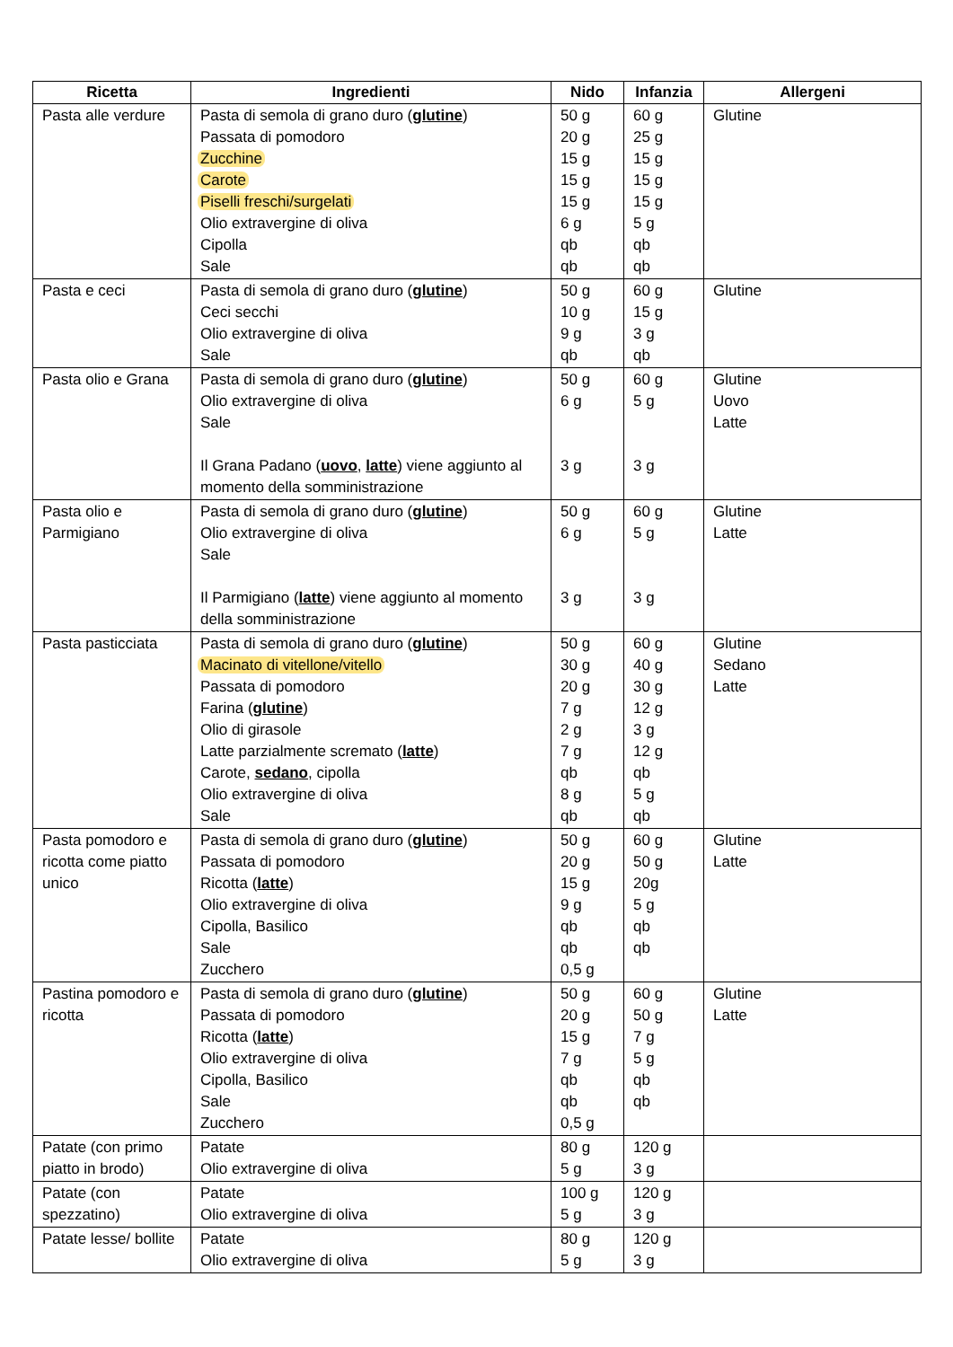| Ricetta | Ingredienti | Nido | Infanzia | Allergeni |
| --- | --- | --- | --- | --- |
| Pasta alle verdure | Pasta di semola di grano duro ( glutine ) Passata di pomodoro Zucchine Carote Piselli freschi/surgelati Olio extravergine di oliva Cipolla Sale | 50 g 20 g 15 g 15 g 15 g 6 g qb qb | 60 g 25 g 15 g 15 g 15 g 5 g qb qb | Glutine |
| Pasta e ceci | Pasta di semola di grano duro ( glutine ) Ceci secchi Olio extravergine di oliva Sale | 50 g 10 g 9 g qb | 60 g 15 g 3 g qb | Glutine |
| Pasta olio e Grana | Pasta di semola di grano duro ( glutine ) Olio extravergine di oliva Sale Il Grana Padano ( uovo , latte ) viene aggiunto al momento della somministrazione | 50 g 6 g 3 g | 60 g 5 g 3 g | Glutine Uovo Latte |
| Pasta olio e Parmigiano | Pasta di semola di grano duro ( glutine ) Olio extravergine di oliva Sale Il Parmigiano ( latte ) viene aggiunto al momento della somministrazione | 50 g 6 g 3 g | 60 g 5 g 3 g | Glutine Latte |
| Pasta pasticciata | Pasta di semola di grano duro ( glutine ) Macinato di vitellone/vitello Passata di pomodoro Farina ( glutine ) Olio di girasole Latte parzialmente scremato ( latte ) Carote, sedano , cipolla Olio extravergine di oliva Sale | 50 g 30 g 20 g 7 g 2 g 7 g qb 8 g qb | 60 g 40 g 30 g 12 g 3 g 12 g qb 5 g qb | Glutine Sedano Latte |
| Pasta pomodoro e ricotta come piatto unico | Pasta di semola di grano duro ( glutine ) Passata di pomodoro Ricotta ( latte ) Olio extravergine di oliva Cipolla, Basilico Sale Zucchero | 50 g 20 g 15 g 9 g qb qb 0,5 g | 60 g 50 g 20g 5 g qb qb | Glutine Latte |
| Pastina pomodoro e ricotta | Pasta di semola di grano duro ( glutine ) Passata di pomodoro Ricotta ( latte ) Olio extravergine di oliva Cipolla, Basilico Sale Zucchero | 50 g 20 g 15 g 7 g qb qb 0,5 g | 60 g 50 g 7 g 5 g qb qb | Glutine Latte |
| Patate (con primo piatto in brodo) | Patate Olio extravergine di oliva | 80 g 5 g | 120 g 3 g | |
| Patate (con spezzatino) | Patate Olio extravergine di oliva | 100 g 5 g | 120 g 3 g | |
| Patate lesse/ bollite | Patate Olio extravergine di oliva | 80 g 5 g | 120 g 3 g | |